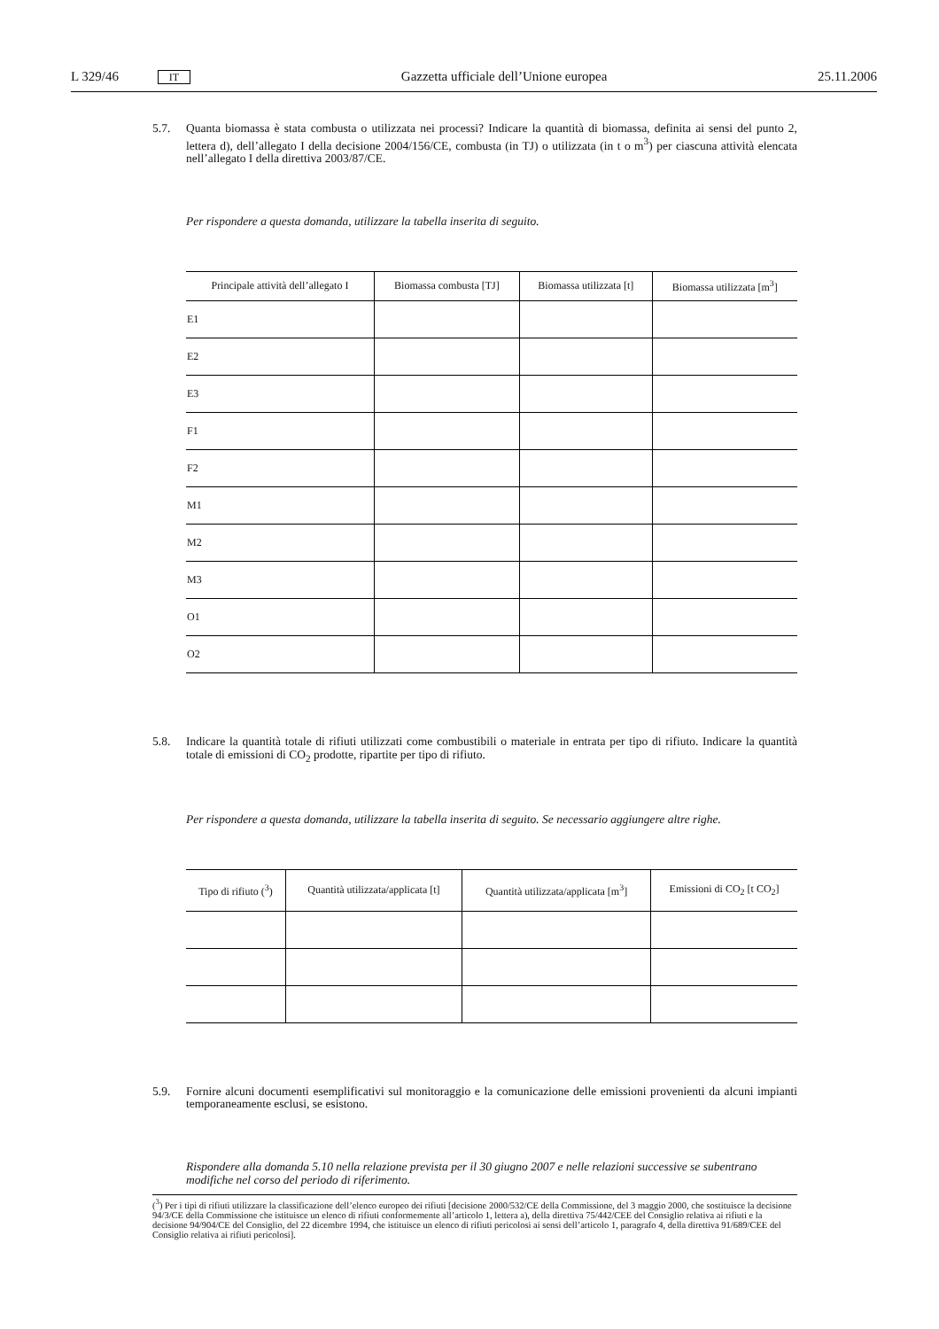L 329/46 IT Gazzetta ufficiale dell’Unione europea 25.11.2006
5.7. Quanta biomassa è stata combusta o utilizzata nei processi? Indicare la quantità di biomassa, definita ai sensi del punto 2, lettera d), dell’allegato I della decisione 2004/156/CE, combusta (in TJ) o utilizzata (in t o m<sup>3</sup>) per ciascuna attività elencata nell’allegato I della direttiva 2003/87/CE.
Per rispondere a questa domanda, utilizzare la tabella inserita di seguito.
| Principale attività dell’allegato I | Biomassa combusta [TJ] | Biomassa utilizzata [t] | Biomassa utilizzata [m<sup>3</sup>] |
| --- | --- | --- | --- |
| E1 | | | |
| E2 | | | |
| E3 | | | |
| F1 | | | |
| F2 | | | |
| M1 | | | |
| M2 | | | |
| M3 | | | |
| O1 | | | |
| O2 | | | |
5.8. Indicare la quantità totale di rifiuti utilizzati come combustibili o materiale in entrata per tipo di rifiuto. Indicare la quantità totale di emissioni di CO<sub>2</sub> prodotte, ripartite per tipo di rifiuto.
Per rispondere a questa domanda, utilizzare la tabella inserita di seguito. Se necessario aggiungere altre righe.
| Tipo di rifiuto (<sup>3</sup>) | Quantità utilizzata/applicata [t] | Quantità utilizzata/applicata [m<sup>3</sup>] | Emissioni di CO<sub>2</sub> [t CO<sub>2</sub>] |
| --- | --- | --- | --- |
5.9. Fornire alcuni documenti esemplificativi sul monitoraggio e la comunicazione delle emissioni provenienti da alcuni impianti temporaneamente esclusi, se esistono.
Rispondere alla domanda 5.10 nella relazione prevista per il 30 giugno 2007 e nelle relazioni successive se subentrano modifiche nel corso del periodo di riferimento.
(<sup>3</sup>) Per i tipi di rifiuti utilizzare la classificazione dell’elenco europeo dei rifiuti [decisione 2000/532/CE della Commissione, del 3 maggio 2000, che sostituisce la decisione 94/3/CE della Commissione che istituisce un elenco di rifiuti conformemente all’articolo 1, lettera a), della direttiva 75/442/CEE del Consiglio relativa ai rifiuti e la decisione 94/904/CE del Consiglio, del 22 dicembre 1994, che istituisce un elenco di rifiuti pericolosi ai sensi dell’articolo 1, paragrafo 4, della direttiva 91/689/CEE del Consiglio relativa ai rifiuti pericolosi].